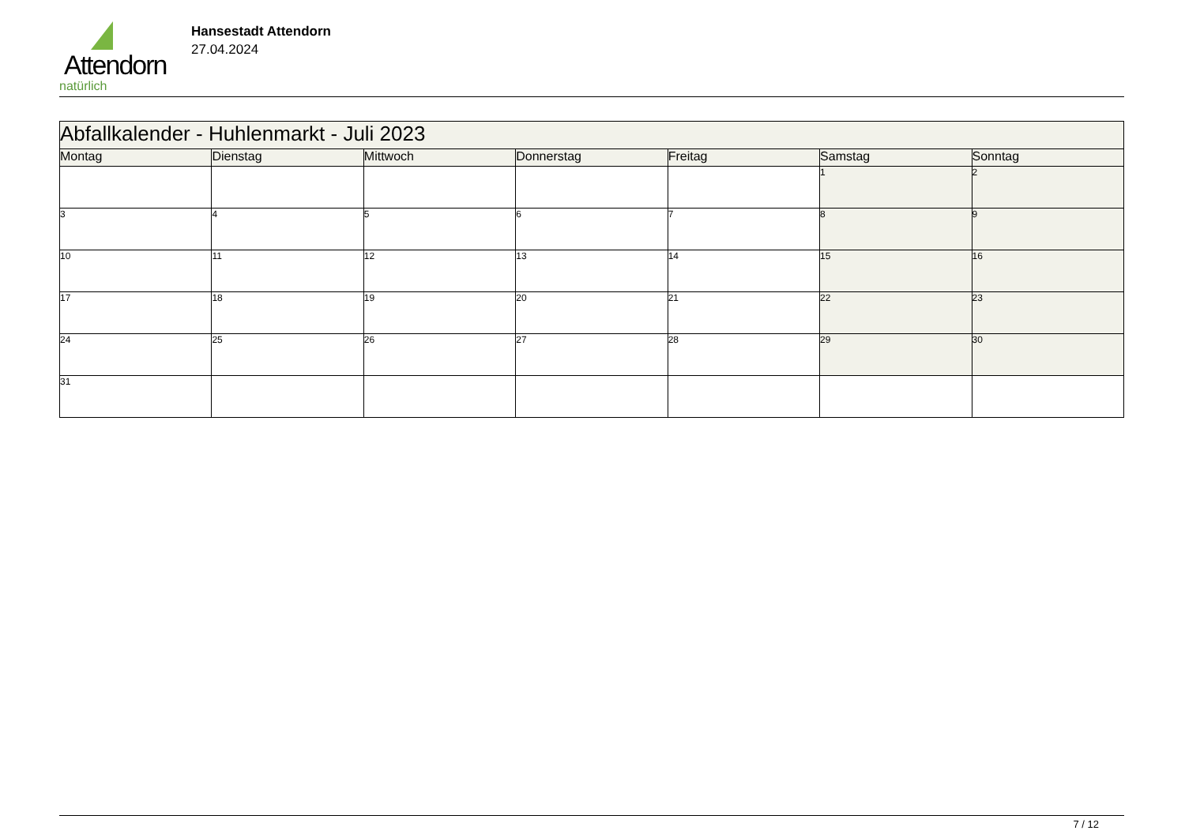Attendorn
natürlich
Hansestadt Attendorn
27.04.2024
| Abfallkalender - Huhlenmarkt - Juli 2023 | | | | | | |
| Montag | Dienstag | Mittwoch | Donnerstag | Freitag | Samstag | Sonntag |
| | | | | | 1 | 2 |
| 3 | 4 | 5 | 6 | 7 | 8 | 9 |
| 10 | 11 | 12 | 13 | 14 | 15 | 16 |
| 17 | 18 | 19 | 20 | 21 | 22 | 23 |
| 24 | 25 | 26 | 27 | 28 | 29 | 30 |
| 31 | | | | | | |
7 / 12